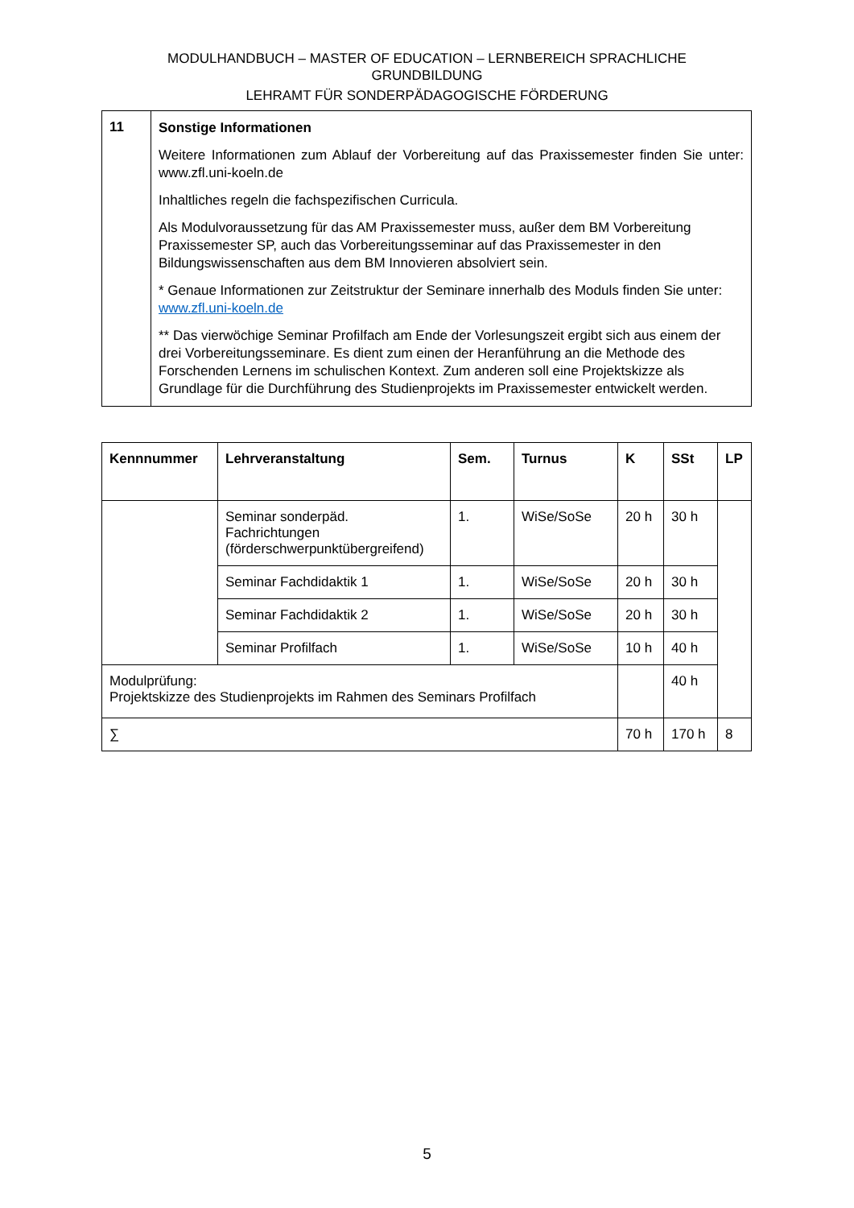MODULHANDBUCH – MASTER OF EDUCATION – LERNBEREICH SPRACHLICHE
GRUNDBILDUNG
LEHRAMT FÜR SONDERPÄDAGOGISCHE FÖRDERUNG
| 11 | Sonstige Informationen Weitere Informationen zum Ablauf der Vorbereitung auf das Praxissemester finden Sie unter: www.zfl.uni-koeln.de Inhaltliches regeln die fachspezifischen Curricula. Als Modulvoraussetzung für das AM Praxissemester muss, außer dem BM Vorbereitung Praxissemester SP, auch das Vorbereitungsseminar auf das Praxissemester in den Bildungswissenschaften aus dem BM Innovieren absolviert sein. * Genaue Informationen zur Zeitstruktur der Seminare innerhalb des Moduls finden Sie unter: www.zfl.uni-koeln.de ** Das vierwöchige Seminar Profilfach am Ende der Vorlesungszeit ergibt sich aus einem der drei Vorbereitungsseminare. Es dient zum einen der Heranführung an die Methode des Forschenden Lernens im schulischen Kontext. Zum anderen soll eine Projektskizze als Grundlage für die Durchführung des Studienprojekts im Praxissemester entwickelt werden. |
| Kennnummer | Lehrveranstaltung | Sem. | Turnus | K | SSt | LP |
| --- | --- | --- | --- | --- | --- | --- |
| | Seminar sonderpäd. Fachrichtungen (förderschwerpunktübergreifend) | 1. | WiSe/SoSe | 20 h | 30 h | |
| | Seminar Fachdidaktik 1 | 1. | WiSe/SoSe | 20 h | 30 h | |
| | Seminar Fachdidaktik 2 | 1. | WiSe/SoSe | 20 h | 30 h | |
| | Seminar Profilfach | 1. | WiSe/SoSe | 10 h | 40 h | |
| Modulprüfung: Projektskizze des Studienprojekts im Rahmen des Seminars Profilfach | | | | | 40 h | |
| ∑ | | | | 70 h | 170 h | 8 |
5